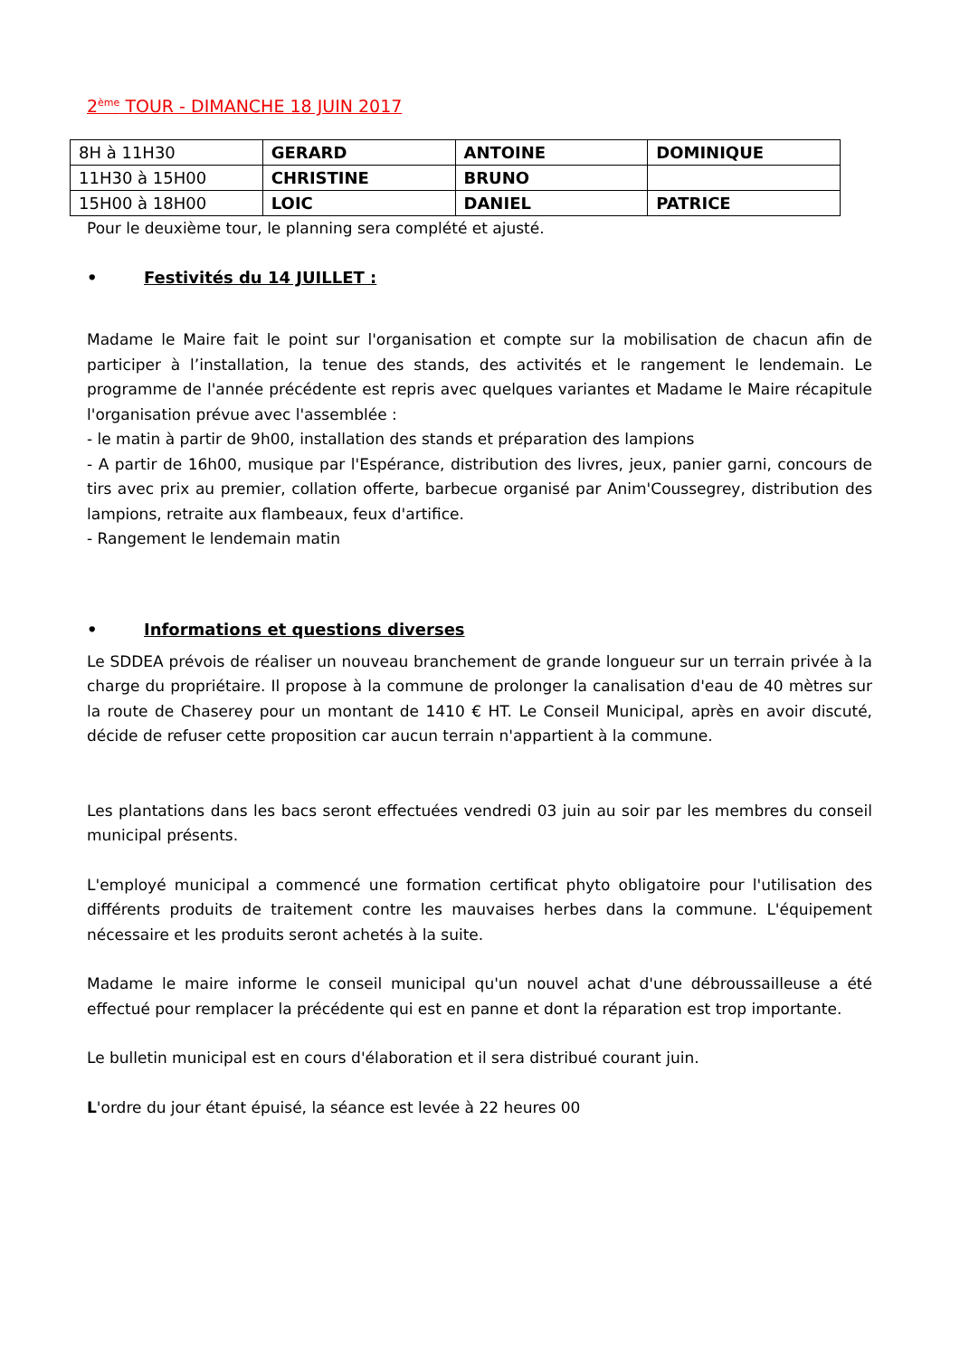2<sup>ème</sup> TOUR - DIMANCHE 18 JUIN 2017
| 8H à 11H30 | GERARD | ANTOINE | DOMINIQUE |
| 11H30 à 15H00 | CHRISTINE | BRUNO | |
| 15H00 à 18H00 | LOIC | DANIEL | PATRICE |
Pour le deuxième tour, le planning sera complété et ajusté.
• Festivités du 14 JUILLET :
Madame le Maire fait le point sur l'organisation et compte sur la mobilisation de chacun afin de participer à l’installation, la tenue des stands, des activités et le rangement le lendemain. Le programme de l'année précédente est repris avec quelques variantes et Madame le Maire récapitule l'organisation prévue avec l'assemblée :
- le matin à partir de 9h00, installation des stands et préparation des lampions
- A partir de 16h00, musique par l'Espérance, distribution des livres, jeux, panier garni, concours de tirs avec prix au premier, collation offerte, barbecue organisé par Anim'Coussegrey, distribution des lampions, retraite aux flambeaux, feux d'artifice.
- Rangement le lendemain matin
• Informations et questions diverses
Le SDDEA prévois de réaliser un nouveau branchement de grande longueur sur un terrain privée à la charge du propriétaire. Il propose à la commune de prolonger la canalisation d'eau de 40 mètres sur la route de Chaserey pour un montant de 1410 € HT. Le Conseil Municipal, après en avoir discuté, décide de refuser cette proposition car aucun terrain n'appartient à la commune.
Les plantations dans les bacs seront effectuées vendredi 03 juin au soir par les membres du conseil municipal présents.
L'employé municipal a commencé une formation certificat phyto obligatoire pour l'utilisation des différents produits de traitement contre les mauvaises herbes dans la commune. L'équipement nécessaire et les produits seront achetés à la suite.
Madame le maire informe le conseil municipal qu'un nouvel achat d'une débroussailleuse a été effectué pour remplacer la précédente qui est en panne et dont la réparation est trop importante.
Le bulletin municipal est en cours d'élaboration et il sera distribué courant juin.
L'ordre du jour étant épuisé, la séance est levée à 22 heures 00